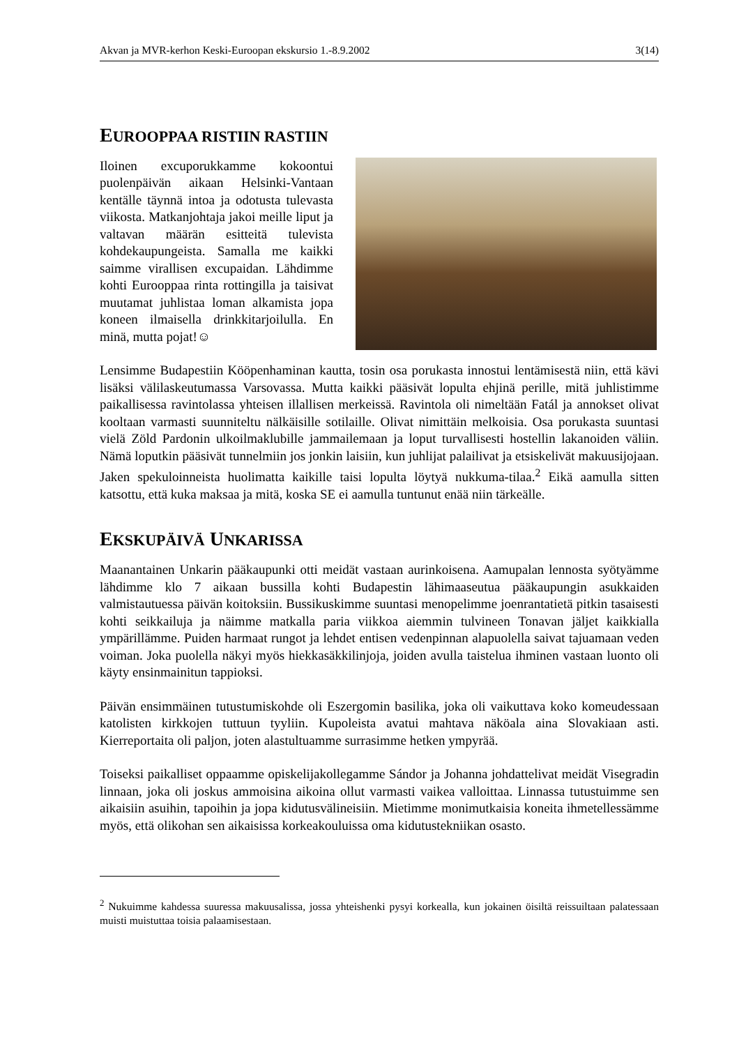Akvan ja MVR-kerhon Keski-Euroopan ekskursio 1.-8.9.2002 3(14)
EUROOPPAA RISTIIN RASTIIN
Iloinen excuporukkamme kokoontui puolenpäivän aikaan Helsinki-Vantaan kentälle täynnä intoa ja odotusta tulevasta viikosta. Matkanjohtaja jakoi meille liput ja valtavan määrän esitteitä tulevista kohdekaupungeista. Samalla me kaikki saimme virallisen excupaidan. Lähdimme kohti Eurooppaa rinta rottingilla ja taisivat muutamat juhlistaa loman alkamista jopa koneen ilmaisella drinkkitarjoilulla. En minä, mutta pojat!☺
Lensimme Budapestiin Kööpenhaminan kautta, tosin osa porukasta innostui lentämisestä niin, että kävi lisäksi välilaskeutumassa Varsovassa. Mutta kaikki pääsivät lopulta ehjinä perille, mitä juhlistimme paikallisessa ravintolassa yhteisen illallisen merkeissä. Ravintola oli nimeltään Fatál ja annokset olivat kooltaan varmasti suunniteltu nälkäisille sotilaille. Olivat nimittäin melkoisia. Osa porukasta suuntasi vielä Zöld Pardonin ulkoilmaklubille jammailemaan ja loput turvallisesti hostellin lakanoiden väliin. Nämä loputkin pääsivät tunnelmiin jos jonkin laisiin, kun juhlijat palailivat ja etsiskelivät makuusijojaan. Jaken spekuloinneista huolimatta kaikille taisi lopulta löytyä nukkuma-tilaa.<sup>2</sup> Eikä aamulla sitten katsottu, että kuka maksaa ja mitä, koska SE ei aamulla tuntunut enää niin tärkeälle.
EKSKUPÄIVÄ UNKARISSA
Maanantainen Unkarin pääkaupunki otti meidät vastaan aurinkoisena. Aamupalan lennosta syötyämme lähdimme klo 7 aikaan bussilla kohti Budapestin lähimaaseutua pääkaupungin asukkaiden valmistautuessa päivän koitoksiin. Bussikuskimme suuntasi menopelimme joenrantatietä pitkin tasaisesti kohti seikkailuja ja näimme matkalla paria viikkoa aiemmin tulvineen Tonavan jäljet kaikkialla ympärillämme. Puiden harmaat rungot ja lehdet entisen vedenpinnan alapuolella saivat tajuamaan veden voiman. Joka puolella näkyi myös hiekkasäkkilinjoja, joiden avulla taistelua ihminen vastaan luonto oli käyty ensinmainitun tappioksi.
Päivän ensimmäinen tutustumiskohde oli Eszergomin basilika, joka oli vaikuttava koko komeudessaan katolisten kirkkojen tuttuun tyyliin. Kupoleista avatui mahtava näköala aina Slovakiaan asti. Kierreportaita oli paljon, joten alastultuamme surrasimme hetken ympyrää.
Toiseksi paikalliset oppaamme opiskelijakollegamme Sándor ja Johanna johdattelivat meidät Visegradin linnaan, joka oli joskus ammoisina aikoina ollut varmasti vaikea valloittaa. Linnassa tutustuimme sen aikaisiin asuihin, tapoihin ja jopa kidutusvälineisiin. Mietimme monimutkaisia koneita ihmetellessämme myös, että olikohan sen aikaisissa korkeakouluissa oma kidutustekniikan osasto.
<sup>2</sup> Nukuimme kahdessa suuressa makuusalissa, jossa yhteishenki pysyi korkealla, kun jokainen öisiltä reissuiltaan palatessaan muisti muistuttaa toisia palaamisestaan.